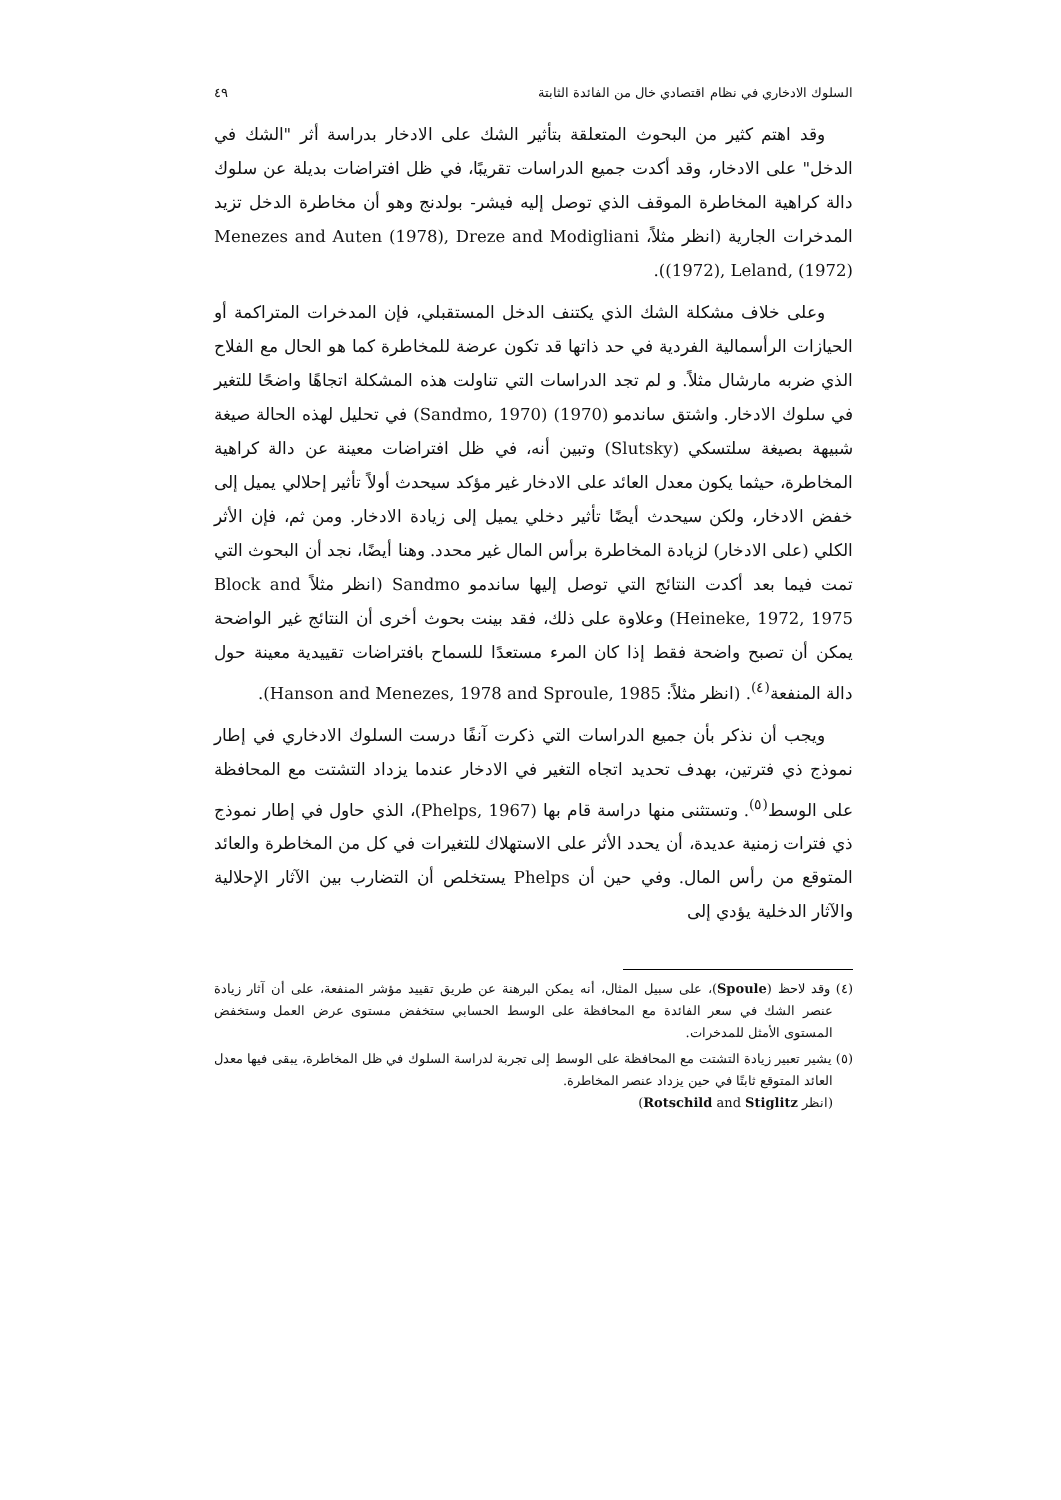السلوك الادخاري في نظام اقتصادي خال من الفائدة الثابتة ٤٩
وقد اهتم كثير من البحوث المتعلقة بتأثير الشك على الادخار بدراسة أثر "الشك في الدخل" على الادخار، وقد أكدت جميع الدراسات تقريبًا، في ظل افتراضات بديلة عن سلوك دالة كراهية المخاطرة الموقف الذي توصل إليه فيشر- بولدنج وهو أن مخاطرة الدخل تزيد المدخرات الجارية (انظر مثلاً، Menezes and Auten (1978), Dreze and Modigliani (1972), Leland, (1972)).
وعلى خلاف مشكلة الشك الذي يكتنف الدخل المستقبلي، فإن المدخرات المتراكمة أو الحيازات الرأسمالية الفردية في حد ذاتها قد تكون عرضة للمخاطرة كما هو الحال مع الفلاح الذي ضربه مارشال مثلاً. و لم تجد الدراسات التي تناولت هذه المشكلة اتجاهًا واضحًا للتغير في سلوك الادخار. واشتق ساندمو (1970) (Sandmo, 1970) في تحليل لهذه الحالة صيغة شبيهة بصيغة سلتسكي (Slutsky) وتبين أنه، في ظل افتراضات معينة عن دالة كراهية المخاطرة، حيثما يكون معدل العائد على الادخار غير مؤكد سيحدث أولاً تأثير إحلالي يميل إلى خفض الادخار، ولكن سيحدث أيضًا تأثير دخلي يميل إلى زيادة الادخار. ومن ثم، فإن الأثر الكلي (على الادخار) لزيادة المخاطرة برأس المال غير محدد. وهنا أيضًا، نجد أن البحوث التي تمت فيما بعد أكدت النتائج التي توصل إليها ساندمو Sandmo (انظر مثلاً Block and Heineke, 1972, 1975) وعلاوة على ذلك، فقد بينت بحوث أخرى أن النتائج غير الواضحة يمكن أن تصبح واضحة فقط إذا كان المرء مستعدًا للسماح بافتراضات تقييدية معينة حول دالة المنفعة<sup>(٤)</sup>. (انظر مثلاً: Hanson and Menezes, 1978 and Sproule, 1985).
ويجب أن نذكر بأن جميع الدراسات التي ذكرت آنفًا درست السلوك الادخاري في إطار نموذج ذي فترتين، بهدف تحديد اتجاه التغير في الادخار عندما يزداد التشتت مع المحافظة على الوسط<sup>(٥)</sup>. وتستثنى منها دراسة قام بها (Phelps, 1967)، الذي حاول في إطار نموذج ذي فترات زمنية عديدة، أن يحدد الأثر على الاستهلاك للتغيرات في كل من المخاطرة والعائد المتوقع من رأس المال. وفي حين أن Phelps يستخلص أن التضارب بين الآثار الإحلالية والآثار الدخلية يؤدي إلى
(٤) وقد لاحظ (Spoule)، على سبيل المثال، أنه يمكن البرهنة عن طريق تقييد مؤشر المنفعة، على أن آثار زيادة عنصر الشك في سعر الفائدة مع المحافظة على الوسط الحسابي ستخفض مستوى عرض العمل وستخفض المستوى الأمثل للمدخرات.
(٥) يشير تعبير زيادة التشتت مع المحافظة على الوسط إلى تجربة لدراسة السلوك في ظل المخاطرة، يبقى فيها معدل العائد المتوقع ثابتًا في حين يزداد عنصر المخاطرة.
(انظر Rotschild and Stiglitz)